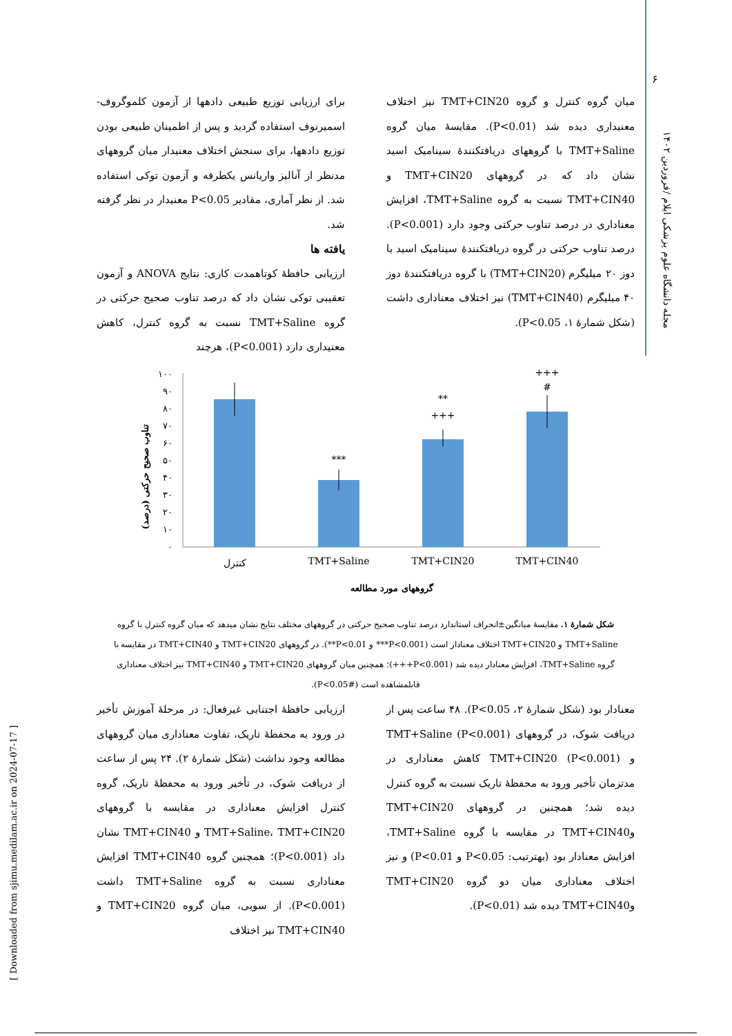۶
مجله دانشگاه علوم پزشکی ایلام /فروردین ۱۴۰۲
[ Downloaded from sjimu.medilam.ac.ir on 2024-07-17 ]
برای ارزیابی توزیع طبیعی دادهها از آزمون کلموگروف-اسمیرنوف استفاده گردید و پس از اطمینان طبیعی بودن توزیع دادهها، برای سنجش اختلاف معنیدار میان گروههای مدنظر از آنالیز واریانس یکطرفه و آزمون توکی استفاده شد. از نظر آماری، مقادیر P<0.05 معنیدار در نظر گرفته شد.
یافته ها
ارزیابی حافظهٔ کوتاهمدت کاری: نتایج ANOVA و آزمون تعقیبی توکی نشان داد که درصد تناوب صحیح حرکتی در گروه TMT+Saline نسبت به گروه کنترل، کاهش معنیداری دارد (P<0.001)، هرچند
میان گروه کنترل و گروه TMT+CIN20 نیز اختلاف معنیداری دیده شد (P<0.01). مقایسهٔ میان گروه TMT+Saline با گروههای دریافتکنندهٔ سینامیک اسید نشان داد که در گروههای TMT+CIN20 و TMT+CIN40 نسبت به گروه TMT+Saline، افزایش معناداری در درصد تناوب حرکتی وجود دارد (P<0.001). درصد تناوب حرکتی در گروه دریافتکنندهٔ سینامیک اسید با دوز ۲۰ میلیگرم (TMT+CIN20) با گروه دریافتکنندهٔ دوز ۴۰ میلیگرم (TMT+CIN40) نیز اختلاف معناداری داشت (شکل شمارهٔ ۱، P<0.05).
تناوب صحیح حرکتی (درصد)
۰
۱۰
۲۰
۳۰
۴۰
۵۰
۶۰
۷۰
۸۰
۹۰
۱۰۰
***
**
+++
+++
#
کنترل
TMT+Saline
TMT+CIN20
TMT+CIN40
گروههای مورد مطالعه
شکل شمارهٔ ۱. مقایسهٔ میانگین±انحراف استاندارد درصد تناوب صحیح حرکتی در گروههای مختلف نتایج نشان میدهد که میان گروه کنترل با گروه TMT+Saline و TMT+CIN20 اختلاف معنادار است (P<0.001*** و P<0.01**). در گروههای TMT+CIN20 و TMT+CIN40 در مقایسه با گروه TMT+Saline، افزایش معنادار دیده شد (P<0.001+++)؛ همچنین میان گروههای TMT+CIN20 و TMT+CIN40 نیز اختلاف معناداری قابلمشاهده است (#P<0.05).
ارزیابی حافظهٔ اجتنابی غیرفعال: در مرحلهٔ آموزش تأخیر در ورود به محفظهٔ تاریک، تفاوت معناداری میان گروههای مطالعه وجود نداشت (شکل شمارهٔ ۲). ۲۴ پس از ساعت از دریافت شوک، در تأخیر ورود به محفظهٔ تاریک، گروه کنترل افزایش معناداری در مقایسه با گروههای TMT+Saline، TMT+CIN20 و TMT+CIN40 نشان داد (P<0.001)؛ همچنین گروه TMT+CIN40 افزایش معناداری نسبت به گروه TMT+Saline داشت (P<0.001). از سویی، میان گروه TMT+CIN20 و TMT+CIN40 نیز اختلاف
معنادار بود (شکل شمارهٔ ۲، P<0.05). ۴۸ ساعت پس از دریافت شوک، در گروههای TMT+Saline (P<0.001) و TMT+CIN20 (P<0.001) کاهش معناداری در مدتزمان تأخیر ورود به محفظهٔ تاریک نسبت به گروه کنترل دیده شد؛ همچنین در گروههای TMT+CIN20 وTMT+CIN40 در مقایسه با گروه TMT+Saline، افزایش معنادار بود (بهترتیب: P<0.05 و P<0.01) و نیز اختلاف معناداری میان دو گروه TMT+CIN20 وTMT+CIN40 دیده شد (P<0.01).